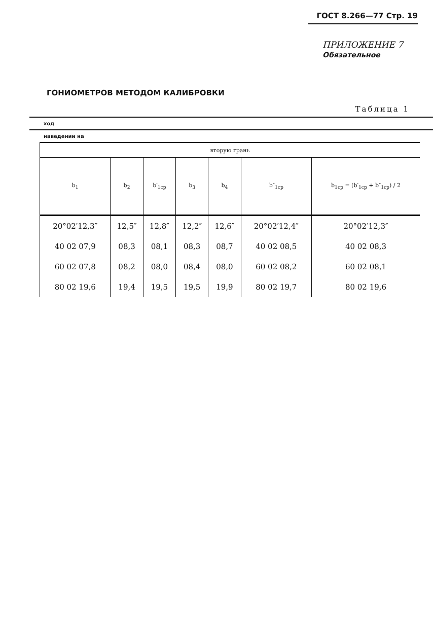ГОСТ 8.266—77 Стр. 19
ПРИЛОЖЕНИЕ 7
Обязательное
ГОНИОМЕТРОВ МЕТОДОМ КАЛИБРОВКИ
Таблица 1
ход
наведении на
| вторую грань | | | | | | |
| --- | --- | --- | --- | --- | --- | --- |
| b<sub>1</sub> | b<sub>2</sub> | b′<sub>1ср</sub> | b<sub>3</sub> | b<sub>4</sub> | b″<sub>1ср</sub> | b<sub>1ср</sub> = (b′<sub>1ср</sub> + b″<sub>1ср</sub>) / 2 |
| 20°02′12,3″ | 12,5″ | 12,8″ | 12,2″ | 12,6″ | 20°02′12,4″ | 20°02′12,3″ |
| 40 02 07,9 | 08,3 | 08,1 | 08,3 | 08,7 | 40 02 08,5 | 40 02 08,3 |
| 60 02 07,8 | 08,2 | 08,0 | 08,4 | 08,0 | 60 02 08,2 | 60 02 08,1 |
| 80 02 19,6 | 19,4 | 19,5 | 19,5 | 19,9 | 80 02 19,7 | 80 02 19,6 |